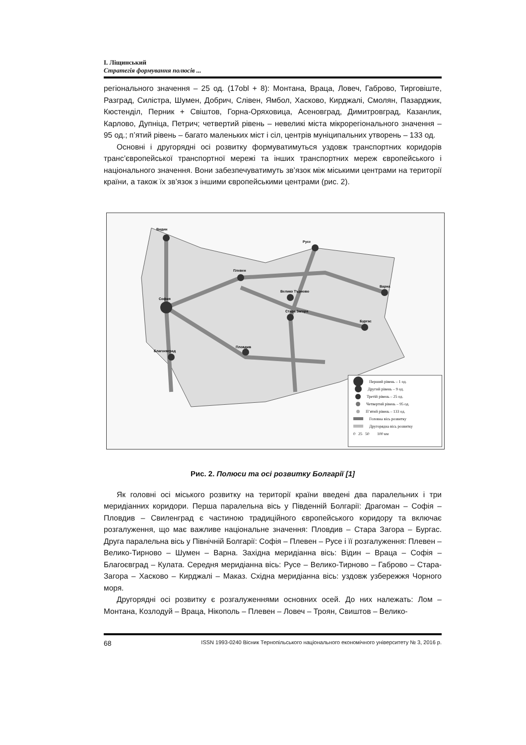І. Ліщинський
Стратегія формування полюсів ...
регіонального значення – 25 од. (17obl + 8): Монтана, Враца, Ловеч, Габрово, Тирговіште, Разград, Силістра, Шумен, Добрич, Слівен, Ямбол, Хасково, Кирджалі, Смолян, Пазарджик, Кюстенділ, Перник + Свіштов, Горна-Оряховица, Асеновград, Димитровград, Казанлик, Карлово, Дупніца, Петрич; четвертий рівень – невеликі міста мікрорегіонального значення – 95 од.; п’ятий рівень – багато маленьких міст і сіл, центрів муніципальних утворень – 133 од.
Основні і другорядні осі розвитку формуватимуться уздовж транспортних коридорів транс’європейської транспортної мережі та інших транспортних мереж європейського і національного значення. Вони забезпечуватимуть зв’язок між міськими центрами на території країни, а також їх зв’язок з іншими європейськими центрами (рис. 2).
Видин
София
Русе
Плевен
Велико Търново
Варна
Бургас
Стара Загора
Пловдив
Благоевград
Перший рівень – 1 од.
Другий рівень – 9 од.
Третій рівень – 25 од.
Четвертий рівень – 95 од.
П’ятий рівень – 133 од.
Головна вісь розвитку
Другорядна вісь розвитку
0 25 50 100 км
Рис. 2. Полюси та осі розвитку Болгарії [1]
Як головні осі міського розвитку на території країни введені два паралельних і три меридіанних коридори. Перша паралельна вісь у Південній Болгарії: Драгоман – Софія – Пловдив – Свиленград є частиною традиційного європейського коридору та включає розгалуження, що має важливе національне значення: Пловдив – Стара Загора – Бургас. Друга паралельна вісь у Північній Болгарії: Софія – Плевен – Русе і її розгалуження: Плевен – Велико-Тирново – Шумен – Варна. Західна меридіанна вісь: Відин – Враца – Софія – Благоєвград – Кулата. Середня меридіанна вісь: Русе – Велико-Тирново – Габрово – Стара-Загора – Хасково – Кирджалі – Маказ. Східна меридіанна вісь: уздовж узбережжя Чорного моря.
Другорядні осі розвитку є розгалуженнями основних осей. До них належать: Лом – Монтана, Козлодуй – Враца, Нікополь – Плевен – Ловеч – Троян, Свиштов – Велико-
68 ISSN 1993-0240 Вісник Тернопільського національного економічного університету № 3, 2016 р.